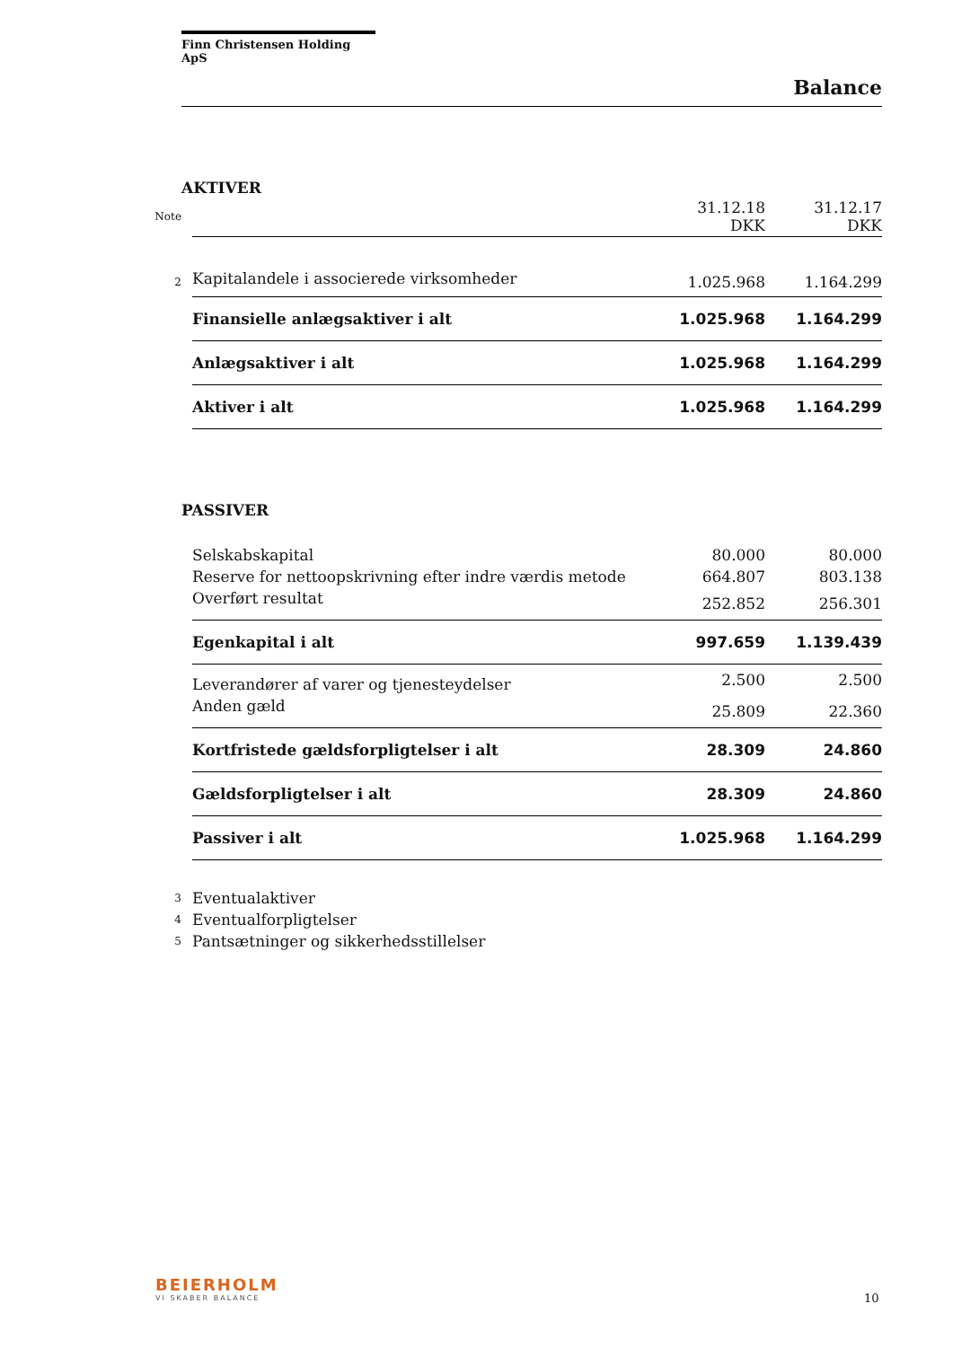Finn Christensen Holding ApS
Balance
AKTIVER
| Note | | 31.12.18 DKK | 31.12.17 DKK |
| 2 | Kapitalandele i associerede virksomheder | 1.025.968 | 1.164.299 |
| | Finansielle anlægsaktiver i alt | 1.025.968 | 1.164.299 |
| | Anlægsaktiver i alt | 1.025.968 | 1.164.299 |
| | Aktiver i alt | 1.025.968 | 1.164.299 |
PASSIVER
| | Selskabskapital | 80.000 | 80.000 |
| | Reserve for nettoopskrivning efter indre værdis metode | 664.807 | 803.138 |
| | Overført resultat | 252.852 | 256.301 |
| | Egenkapital i alt | 997.659 | 1.139.439 |
| | Leverandører af varer og tjenesteydelser | 2.500 | 2.500 |
| | Anden gæld | 25.809 | 22.360 |
| | Kortfristede gældsforpligtelser i alt | 28.309 | 24.860 |
| | Gældsforpligtelser i alt | 28.309 | 24.860 |
| | Passiver i alt | 1.025.968 | 1.164.299 |
| 3 | Eventualaktiver |
| 4 | Eventualforpligtelser |
| 5 | Pantsætninger og sikkerhedsstillelser |
BEIERHOLM
VI SKABER BALANCE
10